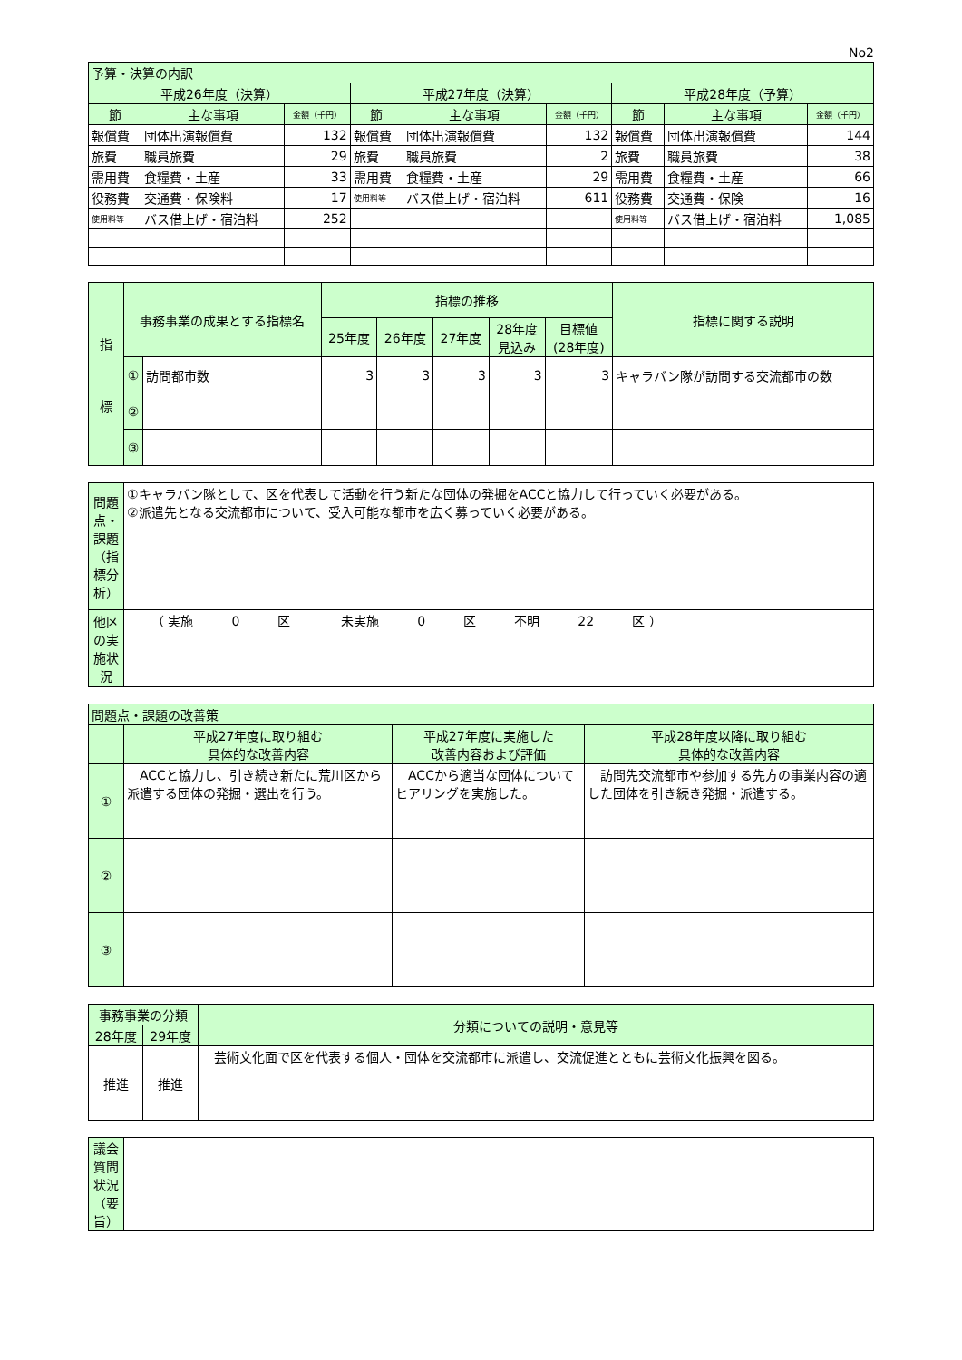No2
| 予算・決算の内訳 | | | | | | | | |
| --- | --- | --- | --- | --- | --- | --- | --- | --- |
| 平成26年度（決算） | | | 平成27年度（決算） | | | 平成28年度（予算） | | |
| 節 | 主な事項 | 金額（千円） | 節 | 主な事項 | 金額（千円） | 節 | 主な事項 | 金額（千円） |
| 報償費 | 団体出演報償費 | 132 | 報償費 | 団体出演報償費 | 132 | 報償費 | 団体出演報償費 | 144 |
| 旅費 | 職員旅費 | 29 | 旅費 | 職員旅費 | 2 | 旅費 | 職員旅費 | 38 |
| 需用費 | 食糧費・土産 | 33 | 需用費 | 食糧費・土産 | 29 | 需用費 | 食糧費・土産 | 66 |
| 役務費 | 交通費・保険料 | 17 | 使用料等 | バス借上げ・宿泊料 | 611 | 役務費 | 交通費・保険 | 16 |
| 使用料等 | バス借上げ・宿泊料 | 252 | | | | 使用料等 | バス借上げ・宿泊料 | 1,085 |
| 指 標 | 事務事業の成果とする指標名 | | 指標の推移 | | | | | 指標に関する説明 |
| --- | --- | --- | --- | --- | --- | --- | --- | --- |
| | | | 25年度 | 26年度 | 27年度 | 28年度 見込み | 目標値 (28年度) | |
| | ① | 訪問都市数 | 3 | 3 | 3 | 3 | 3 | キャラバン隊が訪問する交流都市の数 |
| | ② | | | | | | | |
| | ③ | | | | | | | |
| 問題点・課題（指標分析） | ①キャラバン隊として、区を代表して活動を行う新たな団体の発掘をACCと協力して行っていく必要がある。 ②派遣先となる交流都市について、受入可能な都市を広く募っていく必要がある。 |
| 他区の実施状況 | （ 実施 0 区 未実施 0 区 不明 22 区 ） |
| 問題点・課題の改善策 | | | |
| --- | --- | --- | --- |
| | 平成27年度に取り組む 具体的な改善内容 | 平成27年度に実施した 改善内容および評価 | 平成28年度以降に取り組む 具体的な改善内容 |
| ① | ACCと協力し、引き続き新たに荒川区から派遣する団体の発掘・選出を行う。 | ACCから適当な団体についてヒアリングを実施した。 | 訪問先交流都市や参加する先方の事業内容の適した団体を引き続き発掘・派遣する。 |
| ② | | | |
| ③ | | | |
| 事務事業の分類 | | 分類についての説明・意見等 |
| --- | --- | --- |
| 28年度 | 29年度 | |
| 推進 | 推進 | 芸術文化面で区を代表する個人・団体を交流都市に派遣し、交流促進とともに芸術文化振興を図る。 |
| 議会質問状況（要旨） | |